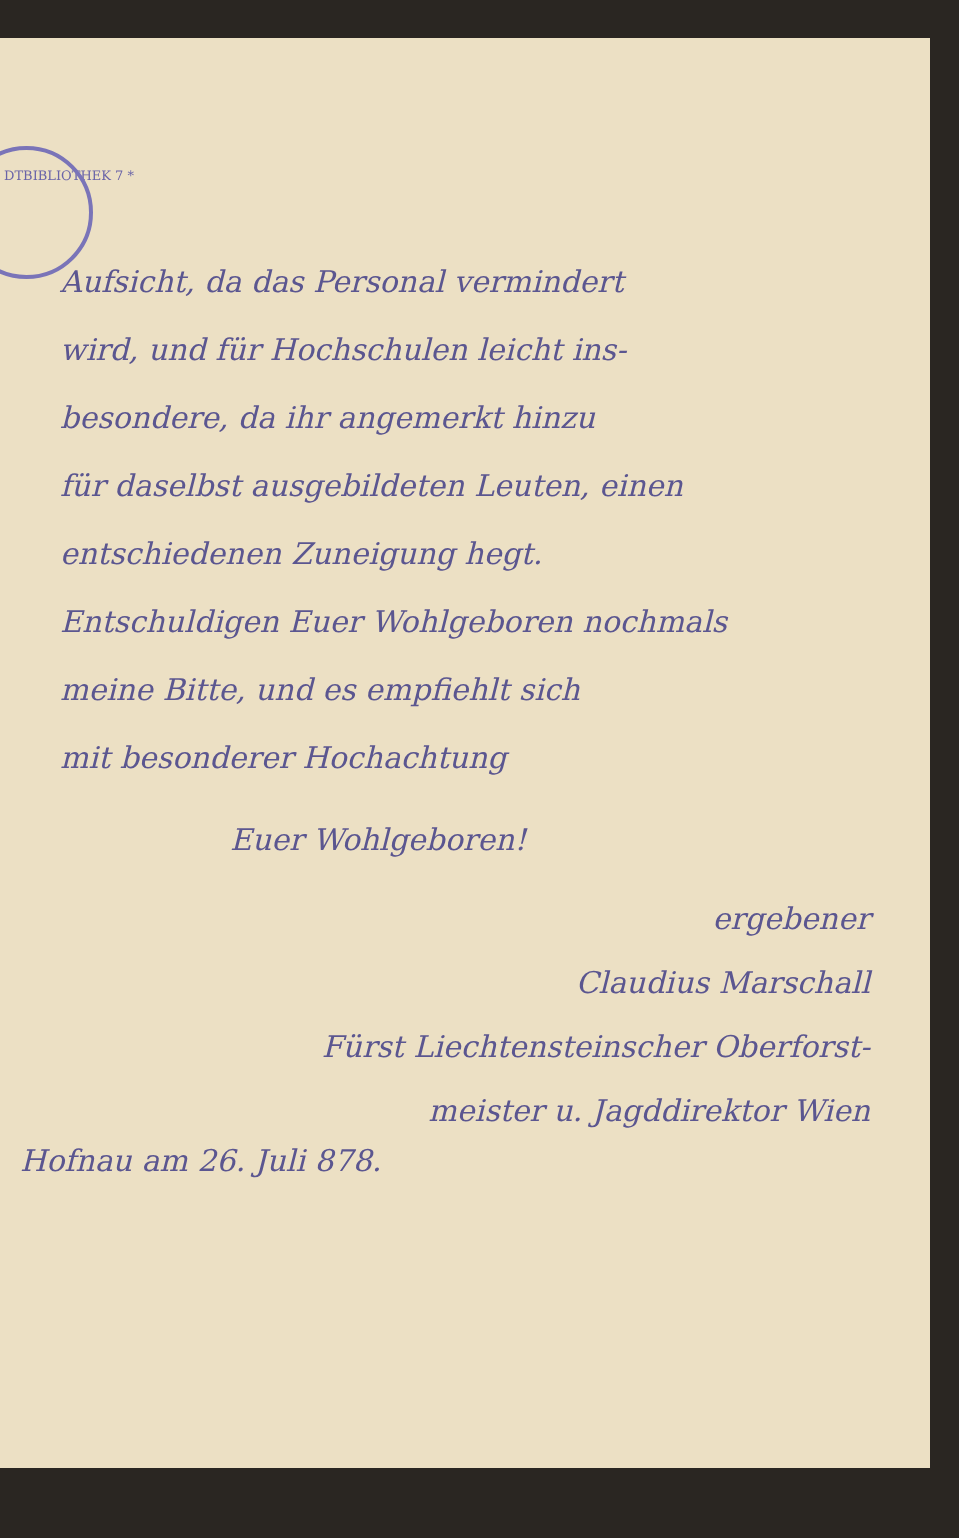DTBIBLIOTHEK 7 *
Aufsicht, da das Personal vermindert
wird, und für Hochschulen leicht ins-
besondere, da ihr angemerkt hinzu
für daselbst ausgebildeten Leuten, einen
entschiedenen Zuneigung hegt.
Entschuldigen Euer Wohlgeboren nochmals
meine Bitte, und es empfiehlt sich
mit besonderer Hochachtung
Euer Wohlgeboren!
ergebener
Claudius Marschall
Fürst Liechtensteinscher Oberforst-
meister u. Jagddirektor Wien
Hofnau am 26. Juli 878.